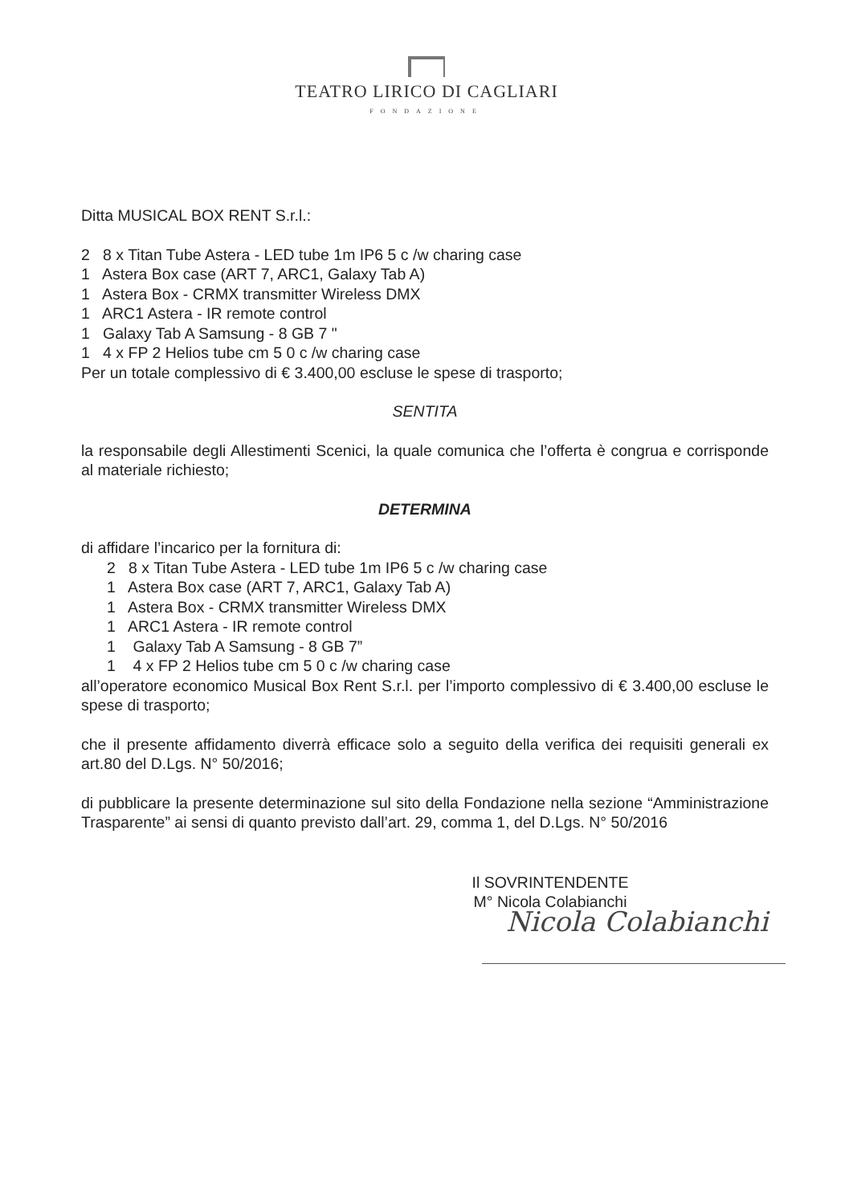TEATRO LIRICO DI CAGLIARI
FONDAZIONE
Ditta MUSICAL BOX RENT S.r.l.:
2 8 x Titan Tube Astera - LED tube 1m IP6 5 c /w charing case
1 Astera Box case (ART 7, ARC1, Galaxy Tab A)
1 Astera Box - CRMX transmitter Wireless DMX
1 ARC1 Astera - IR remote control
1 Galaxy Tab A Samsung - 8 GB 7 "
1 4 x FP 2 Helios tube cm 5 0 c /w charing case
Per un totale complessivo di € 3.400,00 escluse le spese di trasporto;
SENTITA
la responsabile degli Allestimenti Scenici, la quale comunica che l’offerta è congrua e corrisponde al materiale richiesto;
DETERMINA
di affidare l’incarico per la fornitura di:
2 8 x Titan Tube Astera - LED tube 1m IP6 5 c /w charing case
1 Astera Box case (ART 7, ARC1, Galaxy Tab A)
1 Astera Box - CRMX transmitter Wireless DMX
1 ARC1 Astera - IR remote control
1 Galaxy Tab A Samsung - 8 GB 7”
1 4 x FP 2 Helios tube cm 5 0 c /w charing case
all’operatore economico Musical Box Rent S.r.l. per l’importo complessivo di € 3.400,00 escluse le spese di trasporto;
che il presente affidamento diverrà efficace solo a seguito della verifica dei requisiti generali ex art.80 del D.Lgs. N° 50/2016;
di pubblicare la presente determinazione sul sito della Fondazione nella sezione “Amministrazione Trasparente” ai sensi di quanto previsto dall’art. 29, comma 1, del D.Lgs. N° 50/2016
Il SOVRINTENDENTE
M° Nicola Colabianchi
Nicola Colabianchi